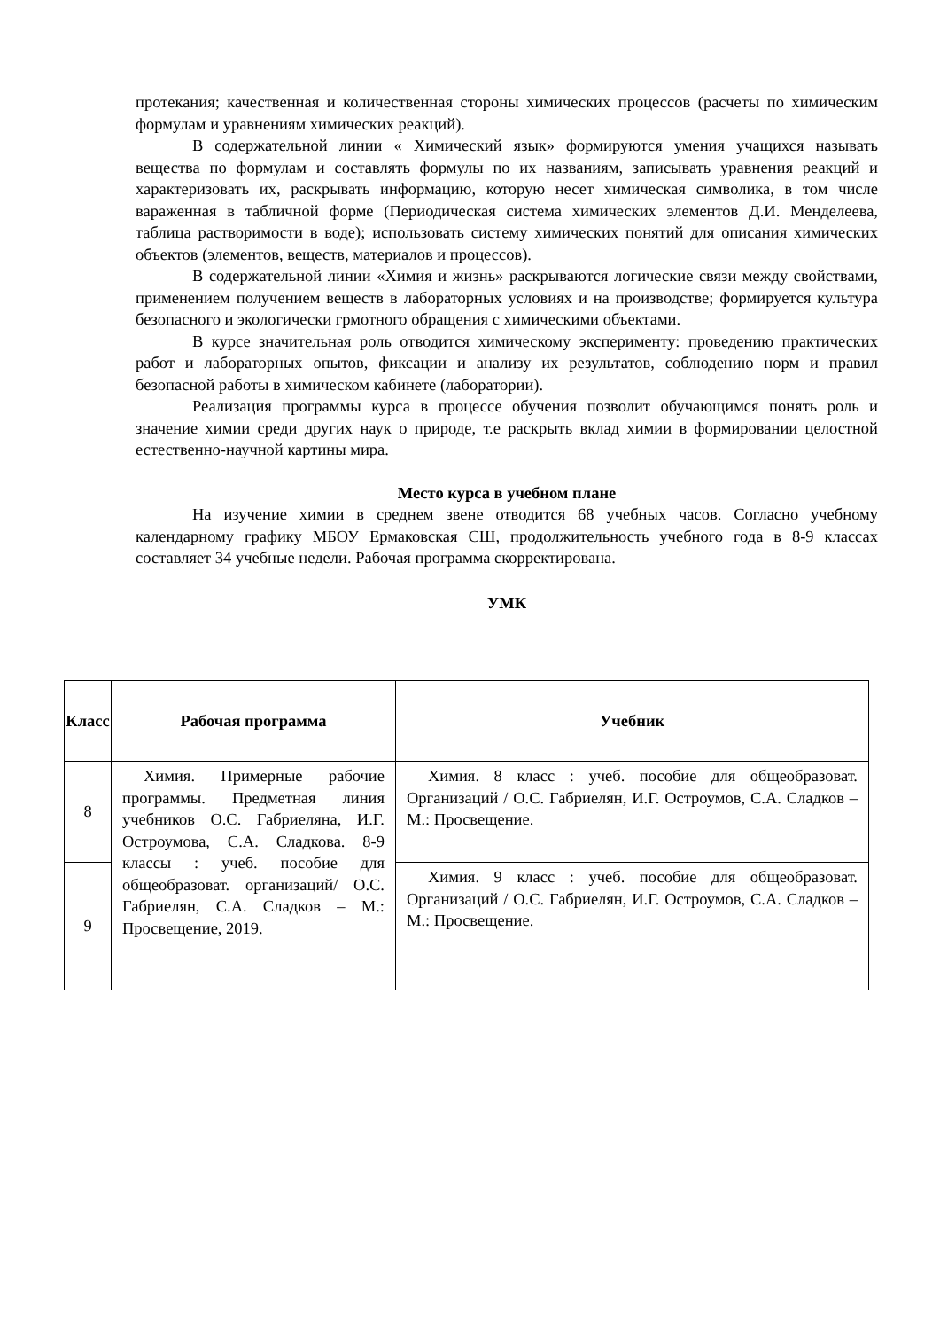протекания; качественная и количественная стороны химических процессов (расчеты по химическим формулам и уравнениям химических реакций).
В содержательной линии « Химический язык» формируются умения учащихся называть вещества по формулам и составлять формулы по их названиям, записывать уравнения реакций и характеризовать их, раскрывать информацию, которую несет химическая символика, в том числе вараженная в табличной форме (Периодическая система химических элементов Д.И. Менделеева, таблица растворимости в воде); использовать систему химических понятий для описания химических объектов (элементов, веществ, материалов и процессов).
В содержательной линии «Химия и жизнь» раскрываются логические связи между свойствами, применением получением веществ в лабораторных условиях и на производстве; формируется культура безопасного и экологически грмотного обращения с химическими объектами.
В курсе значительная роль отводится химическому эксперименту: проведению практических работ и лабораторных опытов, фиксации и анализу их результатов, соблюдению норм и правил безопасной работы в химическом кабинете (лаборатории).
Реализация программы курса в процессе обучения позволит обучающимся понять роль и значение химии среди других наук о природе, т.е раскрыть вклад химии в формировании целостной естественно-научной картины мира.
Место курса в учебном плане
На изучение химии в среднем звене отводится 68 учебных часов. Согласно учебному календарному графику МБОУ Ермаковская СШ, продолжительность учебного года в 8-9 классах составляет 34 учебные недели. Рабочая программа скорректирована.
УМК
| Класс | Рабочая программа | Учебник |
| --- | --- | --- |
| 8 | Химия. Примерные рабочие программы. Предметная линия учебников О.С. Габриеляна, И.Г. Остроумова, С.А. Сладкова. 8-9 классы : учеб. пособие для общеобразоват. организаций/ О.С. Габриелян, С.А. Сладков – М.: Просвещение, 2019. | Химия. 8 класс : учеб. пособие для общеобразоват. Организаций / О.С. Габриелян, И.Г. Остроумов, С.А. Сладков – М.: Просвещение. |
| 9 | | Химия. 9 класс : учеб. пособие для общеобразоват. Организаций / О.С. Габриелян, И.Г. Остроумов, С.А. Сладков – М.: Просвещение. |